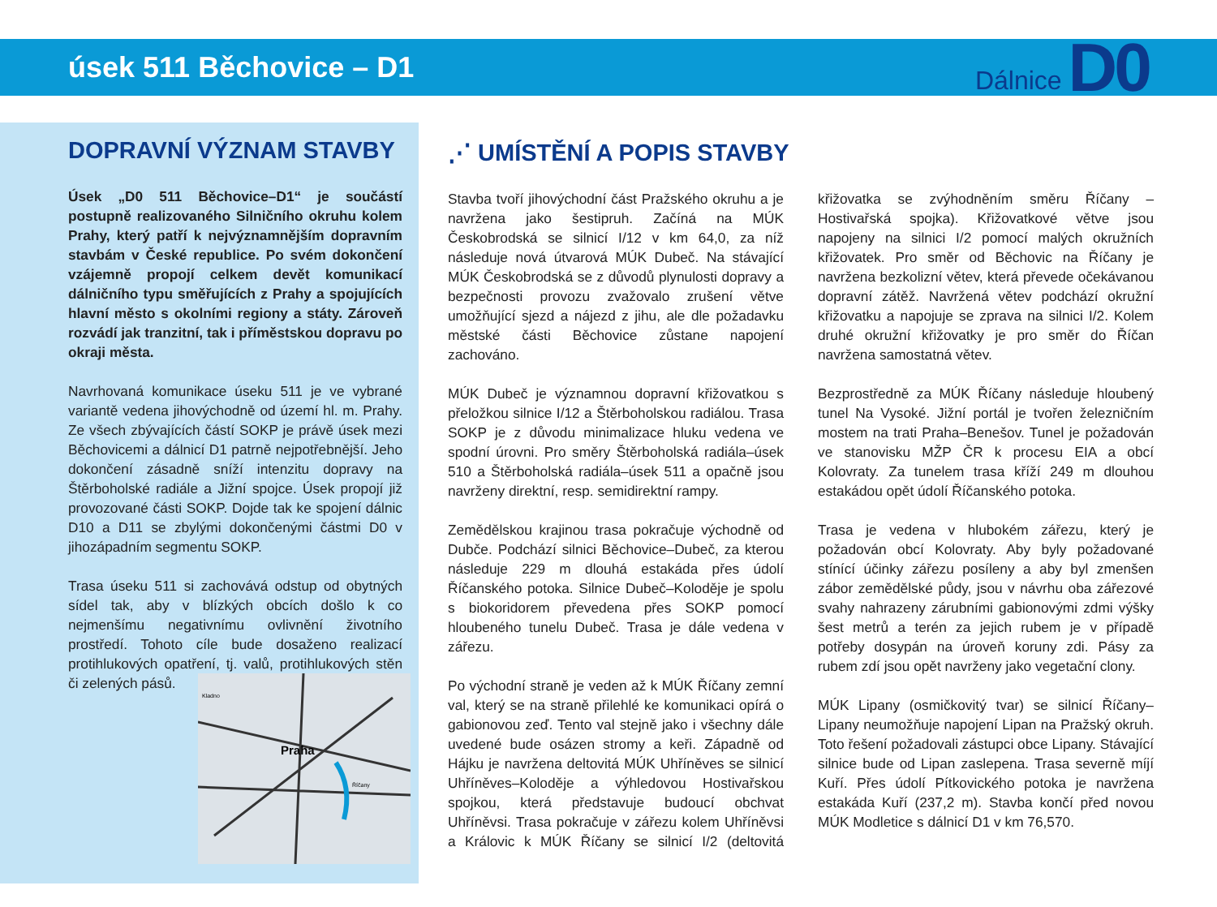úsek 511 Běchovice – D1
Dálnice D0
DOPRAVNÍ VÝZNAM STAVBY
Úsek „D0 511 Běchovice–D1“ je součástí postupně realizovaného Silničního okruhu kolem Prahy, který patří k nejvýznamnějším dopravním stavbám v České republice. Po svém dokončení vzájemně propojí celkem devět komunikací dálničního typu směřujících z Prahy a spojujících hlavní město s okolními regiony a státy. Zároveň rozvádí jak tranzitní, tak i příměstskou dopravu po okraji města.
Navrhovaná komunikace úseku 511 je ve vybrané variantě vedena jihovýchodně od území hl. m. Prahy. Ze všech zbývajících částí SOKP je právě úsek mezi Běchovicemi a dálnicí D1 patrně nejpotřebnější. Jeho dokončení zásadně sníží intenzitu dopravy na Štěrboholské radiále a Jižní spojce. Úsek propojí již provozované části SOKP. Dojde tak ke spojení dálnic D10 a D11 se zbylými dokončenými částmi D0 v jihozápadním segmentu SOKP.
Trasa úseku 511 si zachovává odstup od obytných sídel tak, aby v blízkých obcích došlo k co nejmenšímu negativnímu ovlivnění životního prostředí. Tohoto cíle bude dosaženo realizací protihlukových opatření,
Praha
Kladno
Říčany
tj. valů, protihlukových stěn či zelených pásů.
⋰ UMÍSTĚNÍ A POPIS STAVBY
Stavba tvoří jihovýchodní část Pražského okruhu a je navržena jako šestipruh. Začíná na MÚK Českobrodská se silnicí I/12 v km 64,0, za níž následuje nová útvarová MÚK Dubeč. Na stávající MÚK Českobrodská se z důvodů plynulosti dopravy a bezpečnosti provozu zvažovalo zrušení větve umožňující sjezd a nájezd z jihu, ale dle požadavku městské části Běchovice zůstane napojení zachováno.
MÚK Dubeč je významnou dopravní křižovatkou s přeložkou silnice I/12 a Štěrboholskou radiálou. Trasa SOKP je z důvodu minimalizace hluku vedena ve spodní úrovni. Pro směry Štěrboholská radiála–úsek 510 a Štěrboholská radiála–úsek 511 a opačně jsou navrženy direktní, resp. semidirektní rampy.
Zemědělskou krajinou trasa pokračuje východně od Dubče. Podchází silnici Běchovice–Dubeč, za kterou následuje 229 m dlouhá estakáda přes údolí Říčanského potoka. Silnice Dubeč–Koloděje je spolu s biokoridorem převedena přes SOKP pomocí hloubeného tunelu Dubeč. Trasa je dále vedena v zářezu.
Po východní straně je veden až k MÚK Říčany zemní val, který se na straně přilehlé ke komunikaci opírá o gabionovou zeď. Tento val stejně jako i všechny dále uvedené bude osázen stromy a keři. Západně od Hájku je navržena deltovitá MÚK Uhříněves se silnicí Uhříněves–Koloděje a výhledovou Hostivařskou spojkou, která představuje budoucí obchvat Uhříněvsi. Trasa pokračuje v zářezu kolem Uhříněvsi a Královic k MÚK Říčany se silnicí I/2 (deltovitá křižovatka se zvýhodněním směru Říčany – Hostivařská spojka). Křižovatkové větve jsou napojeny na silnici I/2 pomocí malých okružních křižovatek. Pro směr od Běchovic na Říčany je navržena bezkolizní větev, která převede očekávanou dopravní zátěž. Navržená větev podchází okružní křižovatku a napojuje se zprava na silnici I/2. Kolem druhé okružní křižovatky je pro směr do Říčan navržena samostatná větev.
Bezprostředně za MÚK Říčany následuje hloubený tunel Na Vysoké. Jižní portál je tvořen železničním mostem na trati Praha–Benešov. Tunel je požadován ve stanovisku MŽP ČR k procesu EIA a obcí Kolovraty. Za tunelem trasa kříží 249 m dlouhou estakádou opět údolí Říčanského potoka.
Trasa je vedena v hlubokém zářezu, který je požadován obcí Kolovraty. Aby byly požadované stínící účinky zářezu posíleny a aby byl zmenšen zábor zemědělské půdy, jsou v návrhu oba zářezové svahy nahrazeny zárubními gabionovými zdmi výšky šest metrů a terén za jejich rubem je v případě potřeby dosypán na úroveň koruny zdi. Pásy za rubem zdí jsou opět navrženy jako vegetační clony.
MÚK Lipany (osmičkovitý tvar) se silnicí Říčany–Lipany neumožňuje napojení Lipan na Pražský okruh. Toto řešení požadovali zástupci obce Lipany. Stávající silnice bude od Lipan zaslepena. Trasa severně míjí Kuří. Přes údolí Pítkovického potoka je navržena estakáda Kuří (237,2 m). Stavba končí před novou MÚK Modletice s dálnicí D1 v km 76,570.